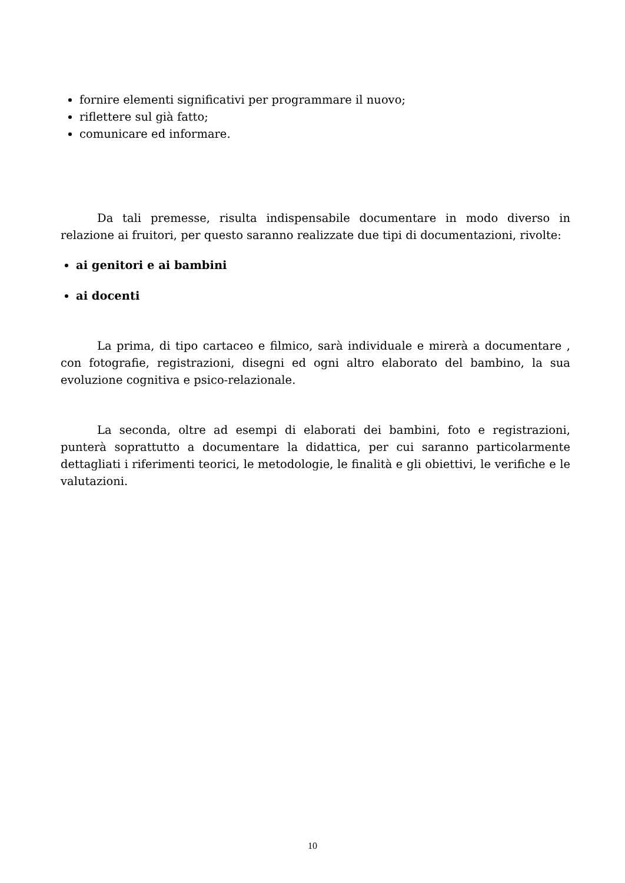fornire elementi significativi per programmare il nuovo;
riflettere sul già fatto;
comunicare ed informare.
Da tali premesse, risulta indispensabile documentare in modo diverso in relazione ai fruitori, per questo saranno realizzate due tipi di documentazioni, rivolte:
ai genitori e ai bambini
ai docenti
La prima, di tipo cartaceo e filmico, sarà individuale e mirerà a documentare , con fotografie, registrazioni, disegni ed ogni altro elaborato del bambino, la sua evoluzione cognitiva e psico-relazionale.
La seconda, oltre ad esempi di elaborati dei bambini, foto e registrazioni, punterà soprattutto a documentare la didattica, per cui saranno particolarmente dettagliati i riferimenti teorici, le metodologie, le finalità e gli obiettivi, le verifiche e le valutazioni.
10